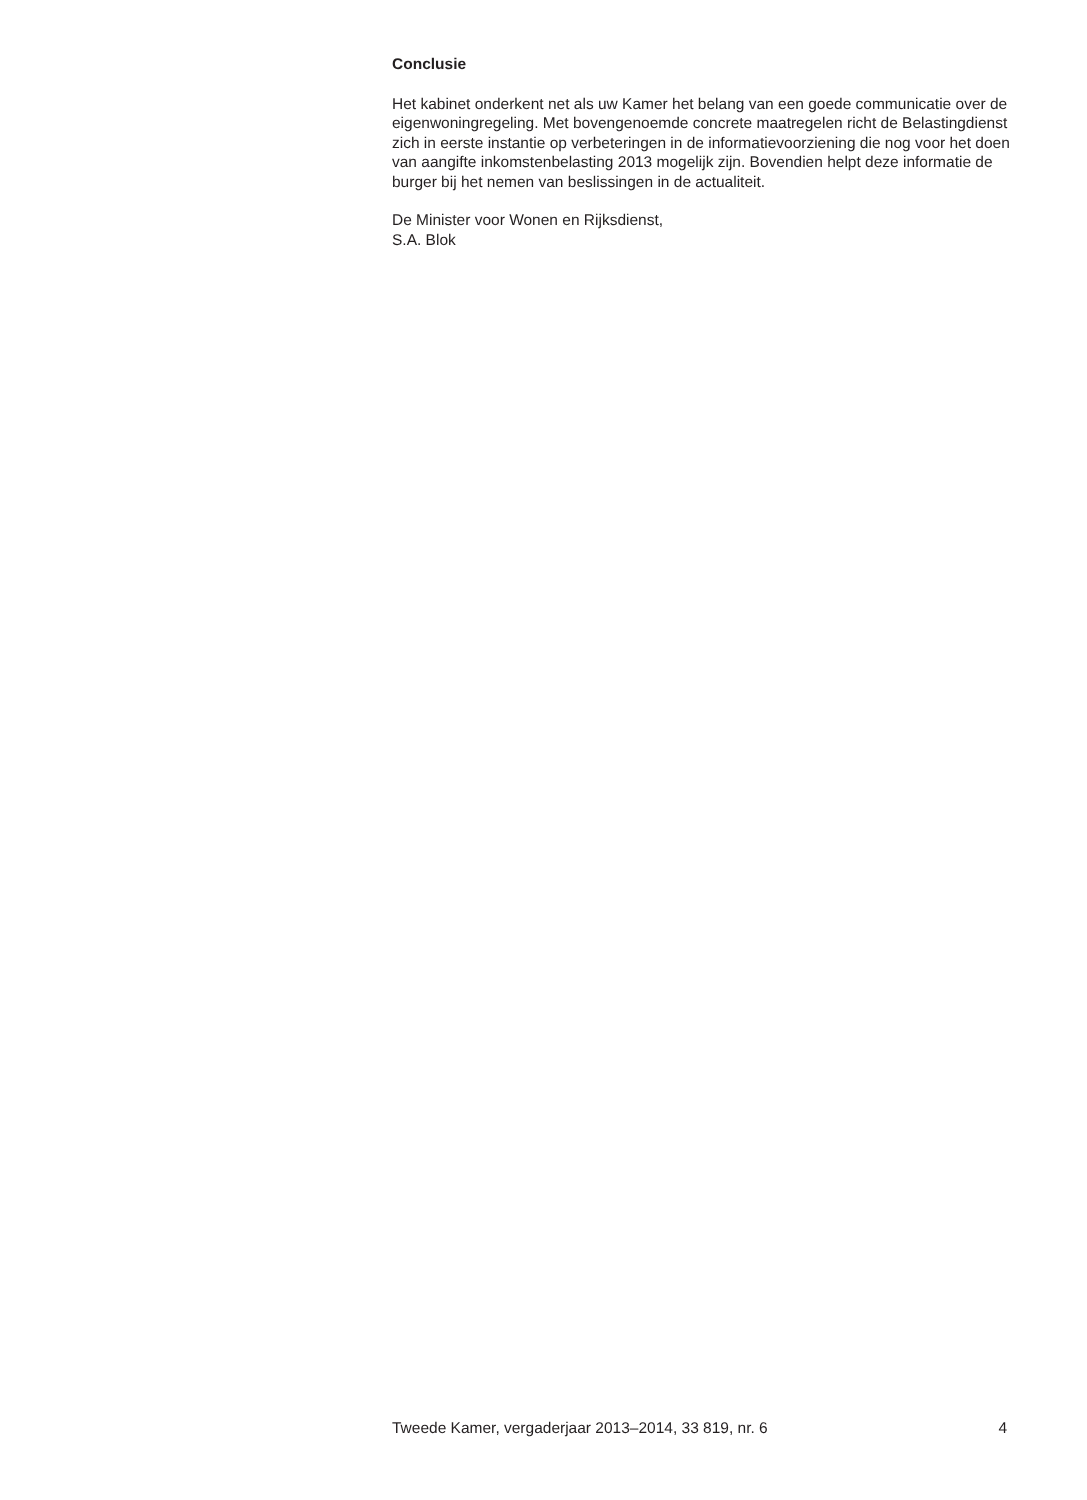Conclusie
Het kabinet onderkent net als uw Kamer het belang van een goede communicatie over de eigenwoningregeling. Met bovengenoemde concrete maatregelen richt de Belastingdienst zich in eerste instantie op verbeteringen in de informatievoorziening die nog voor het doen van aangifte inkomstenbelasting 2013 mogelijk zijn. Bovendien helpt deze informatie de burger bij het nemen van beslissingen in de actualiteit.
De Minister voor Wonen en Rijksdienst,
S.A. Blok
Tweede Kamer, vergaderjaar 2013–2014, 33 819, nr. 6 4